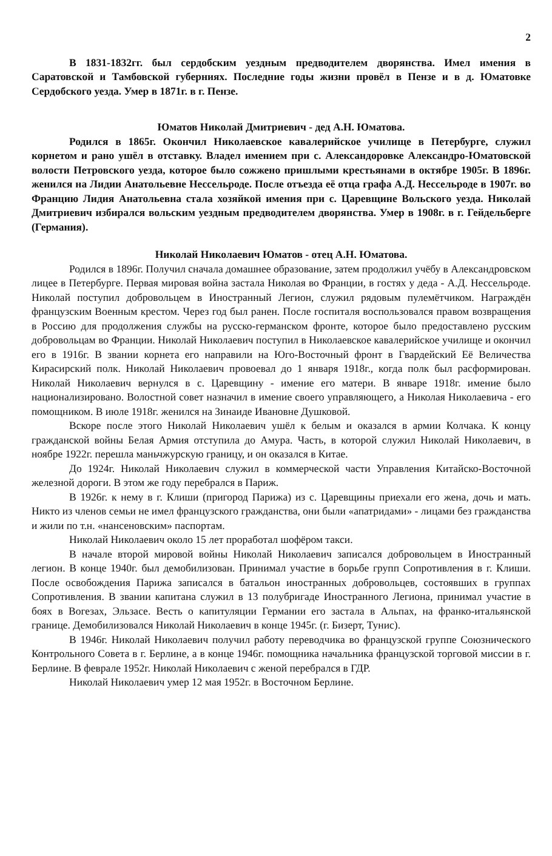2
В 1831-1832гг. был сердобским уездным предводителем дворянства. Имел имения в Саратовской и Тамбовской губерниях. Последние годы жизни провёл в Пензе и в д. Юматовке Сердобского уезда. Умер в 1871г. в г. Пензе.
Юматов Николай Дмитриевич - дед А.Н. Юматова.
Родился в 1865г. Окончил Николаевское кавалерийское училище в Петербурге, служил корнетом и рано ушёл в отставку. Владел имением при с. Александоровке Александро-Юматовской волости Петровского уезда, которое было сожжено пришлыми крестьянами в октябре 1905г. В 1896г. женился на Лидии Анатольевне Нессельроде. После отъезда её отца графа А.Д. Нессельроде в 1907г. во Францию Лидия Анатольевна стала хозяйкой имения при с. Царевщине Вольского уезда. Николай Дмитриевич избирался вольским уездным предводителем дворянства. Умер в 1908г. в г. Гейдельберге (Германия).
Николай Николаевич Юматов - отец А.Н. Юматова.
Родился в 1896г. Получил сначала домашнее образование, затем продолжил учёбу в Александровском лицее в Петербурге. Первая мировая война застала Николая во Франции, в гостях у деда - А.Д. Нессельроде. Николай поступил добровольцем в Иностранный Легион, служил рядовым пулемётчиком. Награждён французским Военным крестом. Через год был ранен. После госпиталя воспользовался правом возвращения в Россию для продолжения службы на русско-германском фронте, которое было предоставлено русским добровольцам во Франции. Николай Николаевич поступил в Николаевское кавалерийское училище и окончил его в 1916г. В звании корнета его направили на Юго-Восточный фронт в Гвардейский Её Величества Кирасирский полк. Николай Николаевич провоевал до 1 января 1918г., когда полк был расформирован. Николай Николаевич вернулся в с. Царевщину - имение его матери. В январе 1918г. имение было национализировано. Волостной совет назначил в имение своего управляющего, а Николая Николаевича - его помощником. В июле 1918г. женился на Зинаиде Ивановне Душковой.
Вскоре после этого Николай Николаевич ушёл к белым и оказался в армии Колчака. К концу гражданской войны Белая Армия отступила до Амура. Часть, в которой служил Николай Николаевич, в ноябре 1922г. перешла маньчжурскую границу, и он оказался в Китае.
До 1924г. Николай Николаевич служил в коммерческой части Управления Китайско-Восточной железной дороги. В этом же году перебрался в Париж.
В 1926г. к нему в г. Клиши (пригород Парижа) из с. Царевщины приехали его жена, дочь и мать. Никто из членов семьи не имел французского гражданства, они были «апатридами» - лицами без гражданства и жили по т.н. «нансеновским» паспортам.
Николай Николаевич около 15 лет проработал шофёром такси.
В начале второй мировой войны Николай Николаевич записался добровольцем в Иностранный легион. В конце 1940г. был демобилизован. Принимал участие в борьбе групп Сопротивления в г. Клиши. После освобождения Парижа записался в батальон иностранных добровольцев, состоявших в группах Сопротивления. В звании капитана служил в 13 полубригаде Иностранного Легиона, принимал участие в боях в Вогезах, Эльзасе. Весть о капитуляции Германии его застала в Альпах, на франко-итальянской границе. Демобилизовался Николай Николаевич в конце 1945г. (г. Бизерт, Тунис).
В 1946г. Николай Николаевич получил работу переводчика во французской группе Союзнического Контрольного Совета в г. Берлине, а в конце 1946г. помощника начальника французской торговой миссии в г. Берлине. В феврале 1952г. Николай Николаевич с женой перебрался в ГДР.
Николай Николаевич умер 12 мая 1952г. в Восточном Берлине.